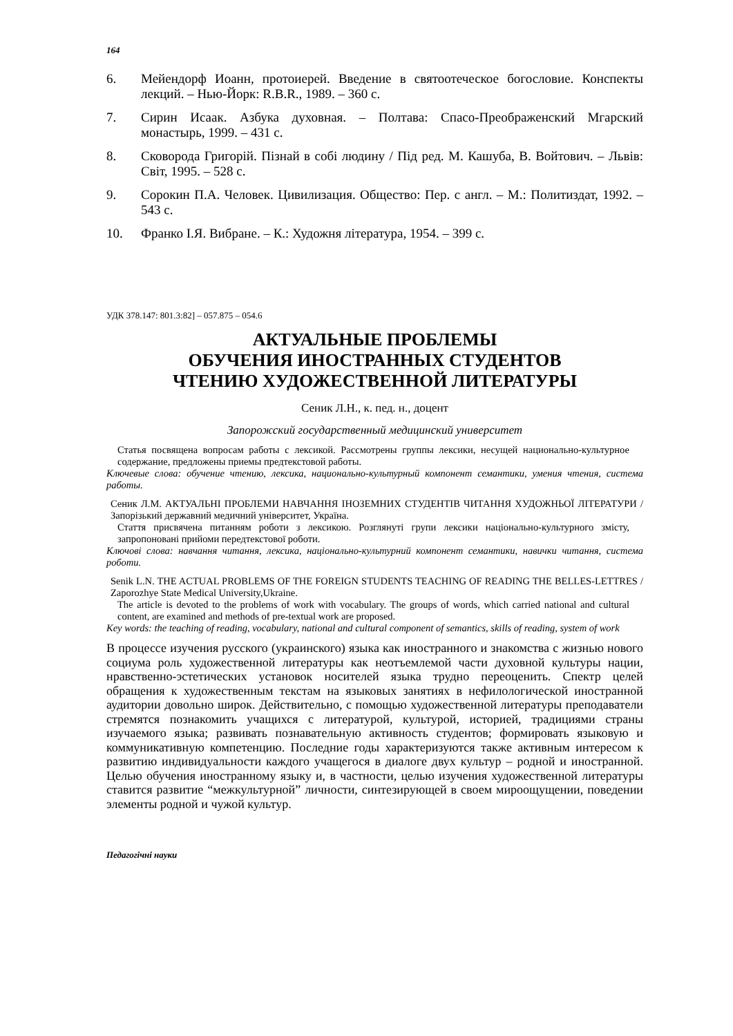164
6. Мейендорф Иоанн, протоиерей. Введение в святоотеческое богословие. Конспекты лекций. – Нью-Йорк: R.B.R., 1989. – 360 с.
7. Сирин Исаак. Азбука духовная. – Полтава: Спасо-Преображенский Мгарский монастырь, 1999. – 431 с.
8. Сковорода Григорій. Пізнай в собі людину / Під ред. М. Кашуба, В. Войтович. – Львів: Світ, 1995. – 528 с.
9. Сорокин П.А. Человек. Цивилизация. Общество: Пер. с англ. – М.: Политиздат, 1992. – 543 с.
10. Франко І.Я. Вибране. – К.: Художня література, 1954. – 399 с.
УДК 378.147: 801.3:82] – 057.875 – 054.6
АКТУАЛЬНЫЕ ПРОБЛЕМЫ
ОБУЧЕНИЯ ИНОСТРАННЫХ СТУДЕНТОВ
ЧТЕНИЮ ХУДОЖЕСТВЕННОЙ ЛИТЕРАТУРЫ
Сеник Л.Н., к. пед. н., доцент
Запорожский государственный медицинский университет
Статья посвящена вопросам работы с лексикой. Рассмотрены группы лексики, несущей национально-культурное содержание, предложены приемы предтекстовой работы.
Ключевые слова: обучение чтению, лексика, национально-культурный компонент семантики, умения чтения, система работы.
Сеник Л.М. АКТУАЛЬНІ ПРОБЛЕМИ НАВЧАННЯ ІНОЗЕМНИХ СТУДЕНТІВ ЧИТАННЯ ХУДОЖНЬОЇ ЛІТЕРАТУРИ / Запорізький державний медичний університет, Україна.
Стаття присвячена питанням роботи з лексикою. Розглянуті групи лексики національно-культурного змісту, запропоновані прийоми передтекстової роботи.
Ключові слова: навчання читання, лексика, національно-культурний компонент семантики, навички читання, система роботи.
Senik L.N. THE ACTUAL PROBLEMS OF THE FOREIGN STUDENTS TEACHING OF READING THE BELLES-LETTRES / Zaporozhye State Medical University,Ukraine.
The article is devoted to the problems of work with vocabulary. The groups of words, which carried national and cultural content, are examined and methods of pre-textual work are proposed.
Key words: the teaching of reading, vocabulary, national and cultural component of semantics, skills of reading, system of work
В процессе изучения русского (украинского) языка как иностранного и знакомства с жизнью нового социума роль художественной литературы как неотъемлемой части духовной культуры нации, нравственно-эстетических установок носителей языка трудно переоценить. Спектр целей обращения к художественным текстам на языковых занятиях в нефилологической иностранной аудитории довольно широк. Действительно, с помощью художественной литературы преподаватели стремятся познакомить учащихся с литературой, культурой, историей, традициями страны изучаемого языка; развивать познавательную активность студентов; формировать языковую и коммуникативную компетенцию. Последние годы характеризуются также активным интересом к развитию индивидуальности каждого учащегося в диалоге двух культур – родной и иностранной. Целью обучения иностранному языку и, в частности, целью изучения художественной литературы ставится развитие “межкультурной” личности, синтезирующей в своем мироощущении, поведении элементы родной и чужой культур.
Педагогічні науки